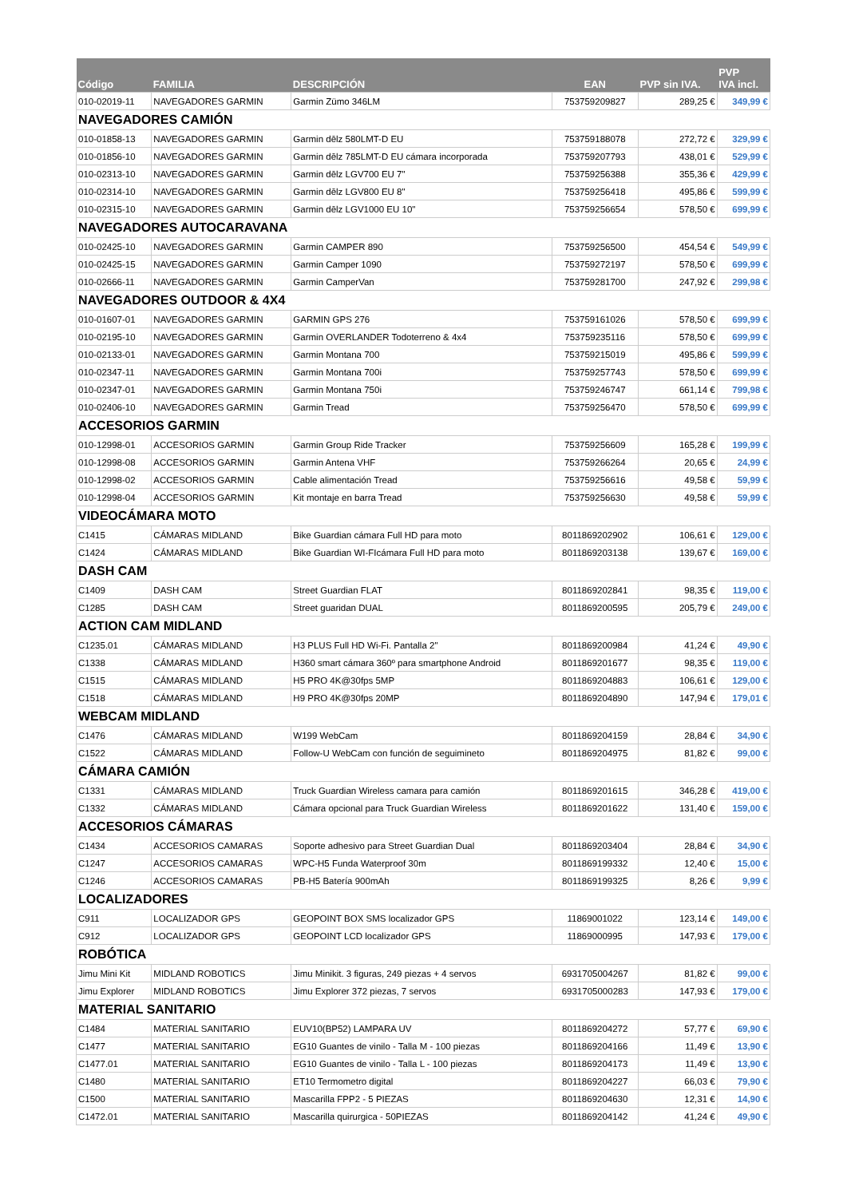| Código | FAMILIA | DESCRIPCIÓN | EAN | PVP sin IVA. | PVP IVA incl. |
| --- | --- | --- | --- | --- | --- |
| 010-02019-11 | NAVEGADORES GARMIN | Garmin Zümo 346LM | 753759209827 | 289,25 € | 349,99 € |
| NAVEGADORES CAMIÓN | | | | | |
| 010-01858-13 | NAVEGADORES GARMIN | Garmin dēlz 580LMT-D EU | 753759188078 | 272,72 € | 329,99 € |
| 010-01856-10 | NAVEGADORES GARMIN | Garmin dēlz 785LMT-D EU cámara incorporada | 753759207793 | 438,01 € | 529,99 € |
| 010-02313-10 | NAVEGADORES GARMIN | Garmin dēlz LGV700 EU 7" | 753759256388 | 355,36 € | 429,99 € |
| 010-02314-10 | NAVEGADORES GARMIN | Garmin dēlz LGV800 EU 8" | 753759256418 | 495,86 € | 599,99 € |
| 010-02315-10 | NAVEGADORES GARMIN | Garmin dēlz LGV1000 EU 10" | 753759256654 | 578,50 € | 699,99 € |
| NAVEGADORES AUTOCARAVANA | | | | | |
| 010-02425-10 | NAVEGADORES GARMIN | Garmin CAMPER 890 | 753759256500 | 454,54 € | 549,99 € |
| 010-02425-15 | NAVEGADORES GARMIN | Garmin Camper 1090 | 753759272197 | 578,50 € | 699,99 € |
| 010-02666-11 | NAVEGADORES GARMIN | Garmin CamperVan | 753759281700 | 247,92 € | 299,98 € |
| NAVEGADORES OUTDOOR & 4X4 | | | | | |
| 010-01607-01 | NAVEGADORES GARMIN | GARMIN GPS 276 | 753759161026 | 578,50 € | 699,99 € |
| 010-02195-10 | NAVEGADORES GARMIN | Garmin OVERLANDER Todoterreno & 4x4 | 753759235116 | 578,50 € | 699,99 € |
| 010-02133-01 | NAVEGADORES GARMIN | Garmin Montana 700 | 753759215019 | 495,86 € | 599,99 € |
| 010-02347-11 | NAVEGADORES GARMIN | Garmin Montana 700i | 753759257743 | 578,50 € | 699,99 € |
| 010-02347-01 | NAVEGADORES GARMIN | Garmin Montana 750i | 753759246747 | 661,14 € | 799,98 € |
| 010-02406-10 | NAVEGADORES GARMIN | Garmin Tread | 753759256470 | 578,50 € | 699,99 € |
| ACCESORIOS GARMIN | | | | | |
| 010-12998-01 | ACCESORIOS GARMIN | Garmin Group Ride Tracker | 753759256609 | 165,28 € | 199,99 € |
| 010-12998-08 | ACCESORIOS GARMIN | Garmin Antena VHF | 753759266264 | 20,65 € | 24,99 € |
| 010-12998-02 | ACCESORIOS GARMIN | Cable alimentación Tread | 753759256616 | 49,58 € | 59,99 € |
| 010-12998-04 | ACCESORIOS GARMIN | Kit montaje en barra Tread | 753759256630 | 49,58 € | 59,99 € |
| VIDEOCÁMARA MOTO | | | | | |
| C1415 | CÁMARAS MIDLAND | Bike Guardian cámara Full HD para moto | 8011869202902 | 106,61 € | 129,00 € |
| C1424 | CÁMARAS MIDLAND | Bike Guardian WI-FIcámara Full HD para moto | 8011869203138 | 139,67 € | 169,00 € |
| DASH CAM | | | | | |
| C1409 | DASH CAM | Street Guardian FLAT | 8011869202841 | 98,35 € | 119,00 € |
| C1285 | DASH CAM | Street guaridan DUAL | 8011869200595 | 205,79 € | 249,00 € |
| ACTION CAM MIDLAND | | | | | |
| C1235.01 | CÁMARAS MIDLAND | H3 PLUS Full HD Wi-Fi. Pantalla 2" | 8011869200984 | 41,24 € | 49,90 € |
| C1338 | CÁMARAS MIDLAND | H360 smart cámara 360º para smartphone Android | 8011869201677 | 98,35 € | 119,00 € |
| C1515 | CÁMARAS MIDLAND | H5 PRO 4K@30fps 5MP | 8011869204883 | 106,61 € | 129,00 € |
| C1518 | CÁMARAS MIDLAND | H9 PRO 4K@30fps 20MP | 8011869204890 | 147,94 € | 179,01 € |
| WEBCAM MIDLAND | | | | | |
| C1476 | CÁMARAS MIDLAND | W199 WebCam | 8011869204159 | 28,84 € | 34,90 € |
| C1522 | CÁMARAS MIDLAND | Follow-U WebCam con función de seguimineto | 8011869204975 | 81,82 € | 99,00 € |
| CÁMARA CAMIÓN | | | | | |
| C1331 | CÁMARAS MIDLAND | Truck Guardian Wireless camara para camión | 8011869201615 | 346,28 € | 419,00 € |
| C1332 | CÁMARAS MIDLAND | Cámara opcional para Truck Guardian Wireless | 8011869201622 | 131,40 € | 159,00 € |
| ACCESORIOS CÁMARAS | | | | | |
| C1434 | ACCESORIOS CAMARAS | Soporte adhesivo para Street Guardian Dual | 8011869203404 | 28,84 € | 34,90 € |
| C1247 | ACCESORIOS CAMARAS | WPC-H5 Funda Waterproof 30m | 8011869199332 | 12,40 € | 15,00 € |
| C1246 | ACCESORIOS CAMARAS | PB-H5 Batería 900mAh | 8011869199325 | 8,26 € | 9,99 € |
| LOCALIZADORES | | | | | |
| C911 | LOCALIZADOR GPS | GEOPOINT BOX SMS localizador GPS | 11869001022 | 123,14 € | 149,00 € |
| C912 | LOCALIZADOR GPS | GEOPOINT LCD localizador GPS | 11869000995 | 147,93 € | 179,00 € |
| ROBÓTICA | | | | | |
| Jimu Mini Kit | MIDLAND ROBOTICS | Jimu Minikit. 3 figuras, 249 piezas + 4 servos | 6931705004267 | 81,82 € | 99,00 € |
| Jimu Explorer | MIDLAND ROBOTICS | Jimu Explorer 372 piezas, 7 servos | 6931705000283 | 147,93 € | 179,00 € |
| MATERIAL SANITARIO | | | | | |
| C1484 | MATERIAL SANITARIO | EUV10(BP52) LAMPARA UV | 8011869204272 | 57,77 € | 69,90 € |
| C1477 | MATERIAL SANITARIO | EG10 Guantes de vinilo - Talla M - 100 piezas | 8011869204166 | 11,49 € | 13,90 € |
| C1477.01 | MATERIAL SANITARIO | EG10 Guantes de vinilo - Talla L - 100 piezas | 8011869204173 | 11,49 € | 13,90 € |
| C1480 | MATERIAL SANITARIO | ET10 Termometro digital | 8011869204227 | 66,03 € | 79,90 € |
| C1500 | MATERIAL SANITARIO | Mascarilla FPP2 - 5 PIEZAS | 8011869204630 | 12,31 € | 14,90 € |
| C1472.01 | MATERIAL SANITARIO | Mascarilla quirurgica - 50PIEZAS | 8011869204142 | 41,24 € | 49,90 € |